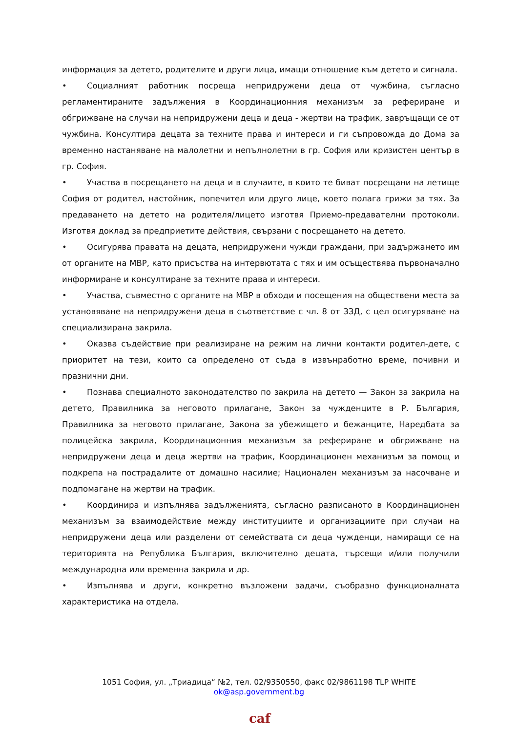информация за детето, родителите и други лица, имащи отношение към детето и сигнала.
• Социалният работник посреща непридружени деца от чужбина, съгласно регламентираните задължения в Координационния механизъм за рефериране и обгрижване на случаи на непридружени деца и деца - жертви на трафик, завръщащи се от чужбина. Консултира децата за техните права и интереси и ги съпровожда до Дома за временно настаняване на малолетни и непълнолетни в гр. София или кризистен център в гр. София.
• Участва в посрещането на деца и в случаите, в които те биват посрещани на летище София от родител, настойник, попечител или друго лице, което полага грижи за тях. За предаването на детето на родителя/лицето изготвя Приемо-предавателни протоколи. Изготвя доклад за предприетите действия, свързани с посрещането на детето.
• Осигурява правата на децата, непридружени чужди граждани, при задържането им от органите на МВР, като присъства на интервютата с тях и им осъществява първоначално информиране и консултиране за техните права и интереси.
• Участва, съвместно с органите на МВР в обходи и посещения на обществени места за установяване на непридружени деца в съответствие с чл. 8 от ЗЗД, с цел осигуряване на специализирана закрила.
• Оказва съдействие при реализиране на режим на лични контакти родител-дете, с приоритет на тези, които са определено от съда в извънработно време, почивни и празнични дни.
• Познава специалното законодателство по закрила на детето — Закон за закрила на детето, Правилника за неговото прилагане, Закон за чужденците в Р. България, Правилника за неговото прилагане, Закона за убежището и бежанците, Наредбата за полицейска закрила, Координационния механизъм за рефериране и обгрижване на непридружени деца и деца жертви на трафик, Координационен механизъм за помощ и подкрепа на пострадалите от домашно насилие; Национален механизъм за насочване и подпомагане на жертви на трафик.
• Координира и изпълнява задълженията, съгласно разписаното в Координационен механизъм за взаимодействие между институциите и организациите при случаи на непридружени деца или разделени от семействата си деца чужденци, намиращи се на територията на Република България, включително децата, търсещи и/или получили международна или временна закрила и др.
• Изпълнява и други, конкретно възложени задачи, съобразно функционалната характеристика на отдела.
1051 София, ул. „Триадица“ №2, тел. 02/9350550, факс 02/9861198 TLP WHITE
ok@asp.government.bg
caf